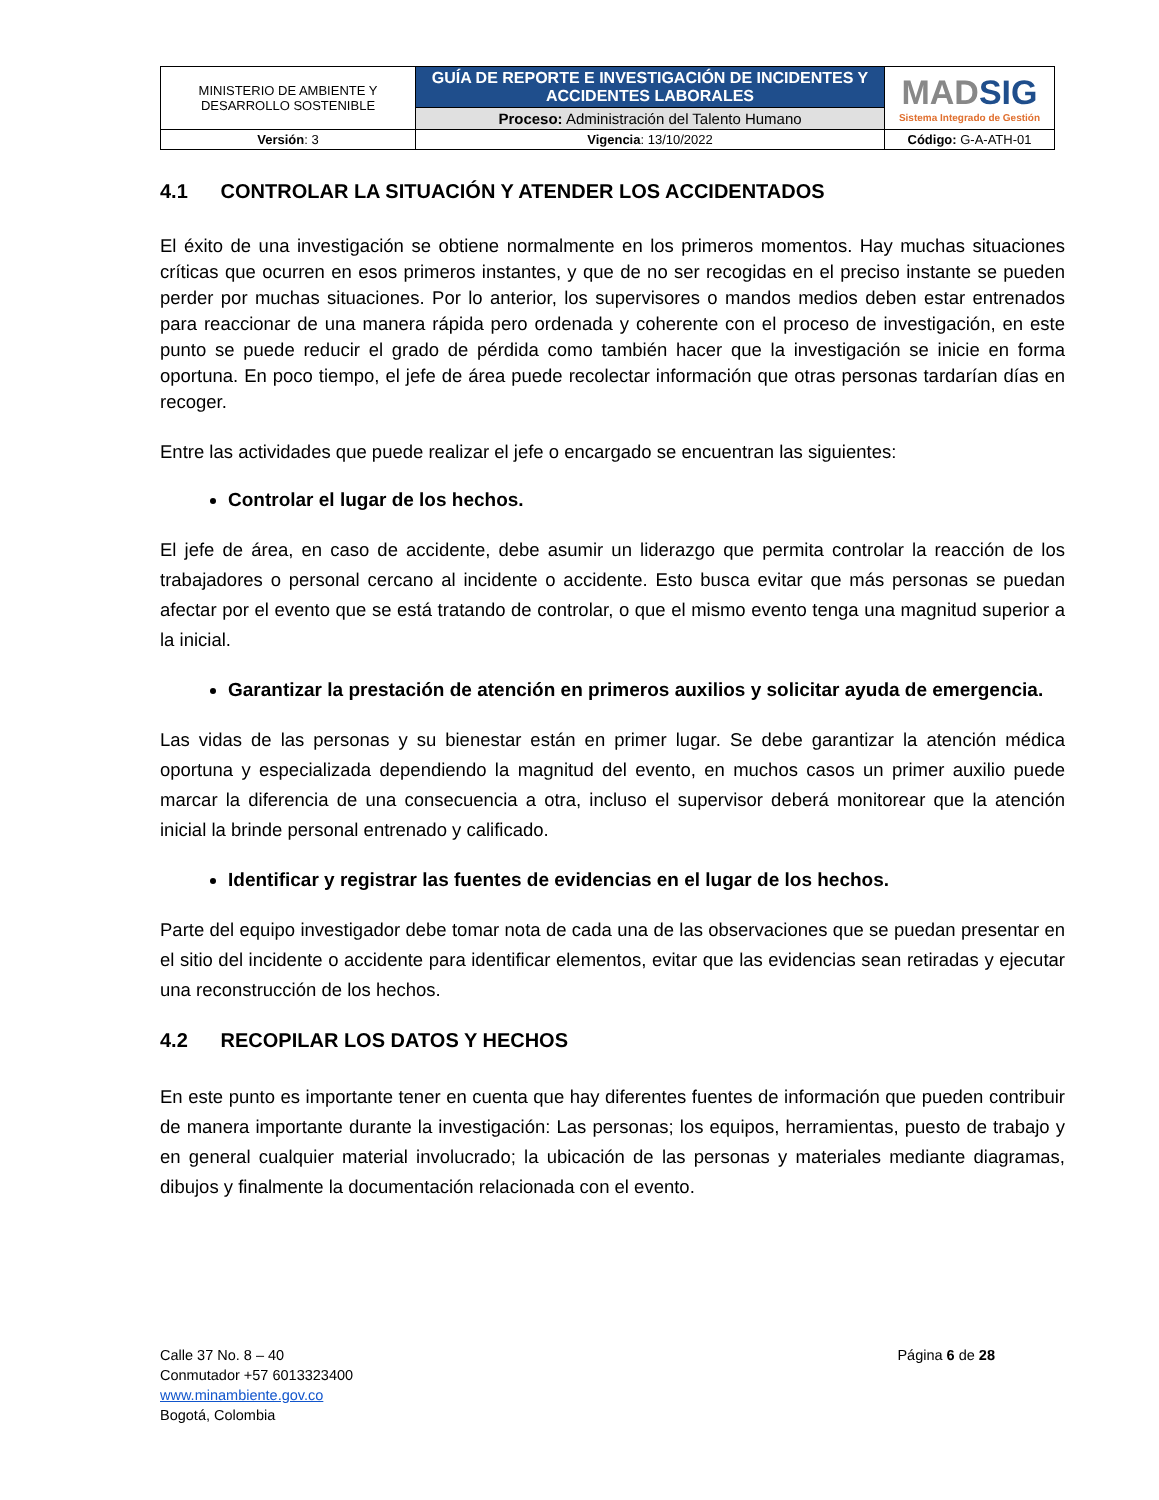| MINISTERIO DE AMBIENTE Y DESARROLLO SOSTENIBLE | GUÍA DE REPORTE E INVESTIGACIÓN DE INCIDENTES Y ACCIDENTES LABORALES | MAD SIG Sistema Integrado de Gestión |
| | Proceso: Administración del Talento Humano | |
| Versión : 3 | Vigencia : 13/10/2022 | Código: G-A-ATH-01 |
4.1 CONTROLAR LA SITUACIÓN Y ATENDER LOS ACCIDENTADOS
El éxito de una investigación se obtiene normalmente en los primeros momentos. Hay muchas situaciones críticas que ocurren en esos primeros instantes, y que de no ser recogidas en el preciso instante se pueden perder por muchas situaciones. Por lo anterior, los supervisores o mandos medios deben estar entrenados para reaccionar de una manera rápida pero ordenada y coherente con el proceso de investigación, en este punto se puede reducir el grado de pérdida como también hacer que la investigación se inicie en forma oportuna. En poco tiempo, el jefe de área puede recolectar información que otras personas tardarían días en recoger.
Entre las actividades que puede realizar el jefe o encargado se encuentran las siguientes:
Controlar el lugar de los hechos.
El jefe de área, en caso de accidente, debe asumir un liderazgo que permita controlar la reacción de los trabajadores o personal cercano al incidente o accidente. Esto busca evitar que más personas se puedan afectar por el evento que se está tratando de controlar, o que el mismo evento tenga una magnitud superior a la inicial.
Garantizar la prestación de atención en primeros auxilios y solicitar ayuda de emergencia.
Las vidas de las personas y su bienestar están en primer lugar. Se debe garantizar la atención médica oportuna y especializada dependiendo la magnitud del evento, en muchos casos un primer auxilio puede marcar la diferencia de una consecuencia a otra, incluso el supervisor deberá monitorear que la atención inicial la brinde personal entrenado y calificado.
Identificar y registrar las fuentes de evidencias en el lugar de los hechos.
Parte del equipo investigador debe tomar nota de cada una de las observaciones que se puedan presentar en el sitio del incidente o accidente para identificar elementos, evitar que las evidencias sean retiradas y ejecutar una reconstrucción de los hechos.
4.2 RECOPILAR LOS DATOS Y HECHOS
En este punto es importante tener en cuenta que hay diferentes fuentes de información que pueden contribuir de manera importante durante la investigación: Las personas; los equipos, herramientas, puesto de trabajo y en general cualquier material involucrado; la ubicación de las personas y materiales mediante diagramas, dibujos y finalmente la documentación relacionada con el evento.
Calle 37 No. 8 – 40
Conmutador +57 6013323400
www.minambiente.gov.co
Bogotá, Colombia
Página 6 de 28